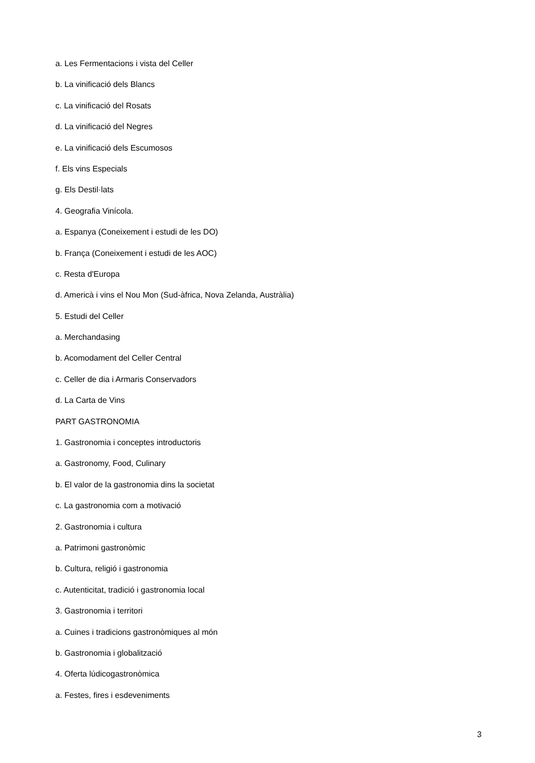a. Les Fermentacions i vista del Celler
b. La vinificació dels Blancs
c. La vinificació del Rosats
d. La vinificació del Negres
e. La vinificació dels Escumosos
f. Els vins Especials
g. Els Destil·lats
4. Geografia Vinícola.
a. Espanya (Coneixement i estudi de les DO)
b. França (Coneixement i estudi de les AOC)
c. Resta d'Europa
d. Americà i vins el Nou Mon (Sud-àfrica, Nova Zelanda, Austràlia)
5. Estudi del Celler
a. Merchandasing
b. Acomodament del Celler Central
c. Celler de dia i Armaris Conservadors
d. La Carta de Vins
PART GASTRONOMIA
1. Gastronomia i conceptes introductoris
a. Gastronomy, Food, Culinary
b. El valor de la gastronomia dins la societat
c. La gastronomia com a motivació
2. Gastronomia i cultura
a. Patrimoni gastronòmic
b. Cultura, religió i gastronomia
c. Autenticitat, tradició i gastronomia local
3. Gastronomia i territori
a. Cuines i tradicions gastronòmiques al món
b. Gastronomia i globalització
4. Oferta lúdicogastronòmica
a. Festes, fires i esdeveniments
3